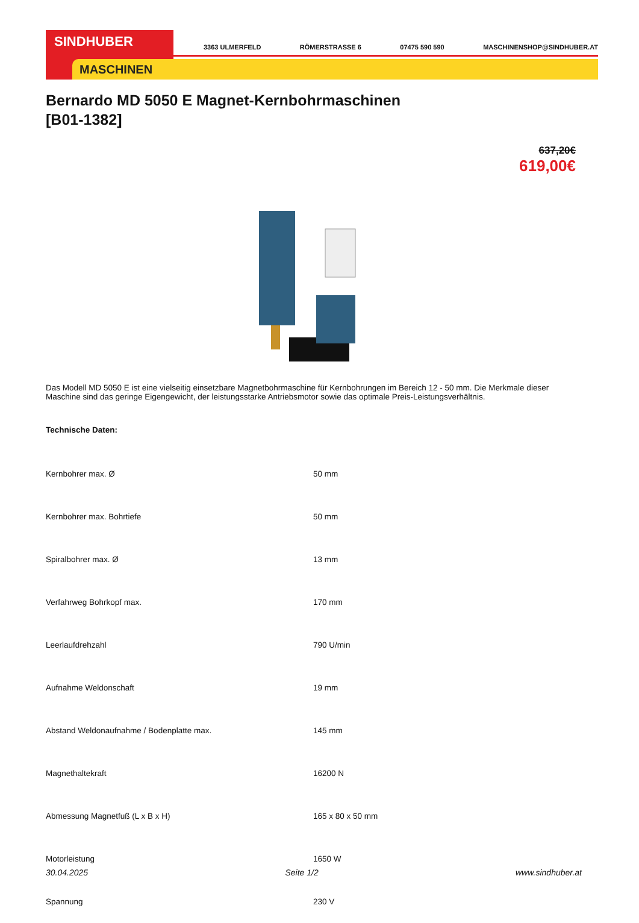SINDHUBER
MASCHINEN
3363 ULMERFELD RÖMERSTRASSE 6 07475 590 590 MASCHINENSHOP@SINDHUBER.AT
Bernardo MD 5050 E Magnet-Kernbohrmaschinen
[B01-1382]
637,20€
619,00€
Das Modell MD 5050 E ist eine vielseitig einsetzbare Magnetbohrmaschine für Kernbohrungen im Bereich 12 - 50 mm. Die Merkmale dieser Maschine sind das geringe Eigengewicht, der leistungsstarke Antriebsmotor sowie das optimale Preis-Leistungsverhältnis.
Technische Daten:
| Kernbohrer max. Ø | 50 mm |
| Kernbohrer max. Bohrtiefe | 50 mm |
| Spiralbohrer max. Ø | 13 mm |
| Verfahrweg Bohrkopf max. | 170 mm |
| Leerlaufdrehzahl | 790 U/min |
| Aufnahme Weldonschaft | 19 mm |
| Abstand Weldonaufnahme / Bodenplatte max. | 145 mm |
| Magnethaltekraft | 16200 N |
| Abmessung Magnetfuß (L x B x H) | 165 x 80 x 50 mm |
| Motorleistung | 1650 W |
| Spannung | 230 V |
30.04.2025 Seite 1/2 www.sindhuber.at